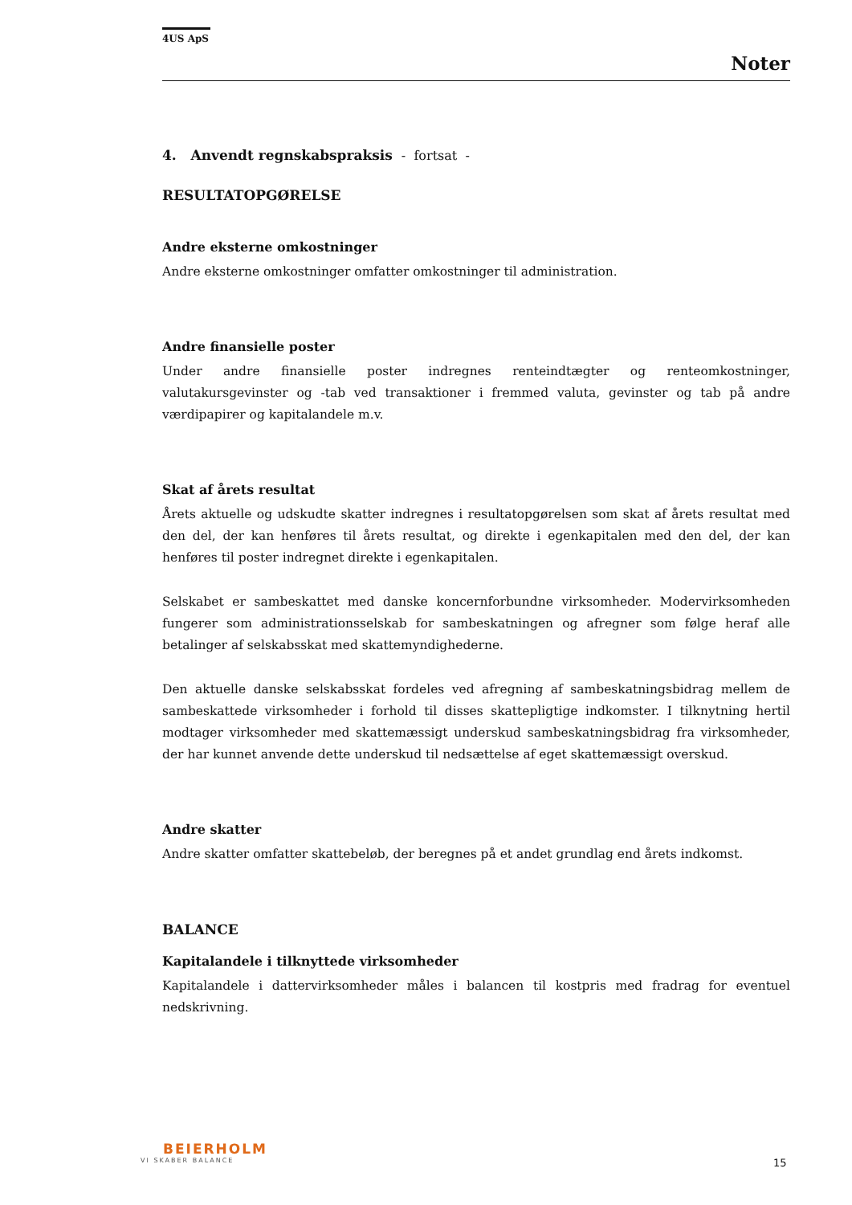4US ApS
Noter
4. Anvendt regnskabspraksis - fortsat -
RESULTATOPGØRELSE
Andre eksterne omkostninger
Andre eksterne omkostninger omfatter omkostninger til administration.
Andre finansielle poster
Under andre finansielle poster indregnes renteindtægter og renteomkostninger, valutakursgevinster og -tab ved transaktioner i fremmed valuta, gevinster og tab på andre værdipapirer og kapitalandele m.v.
Skat af årets resultat
Årets aktuelle og udskudte skatter indregnes i resultatopgørelsen som skat af årets resultat med den del, der kan henføres til årets resultat, og direkte i egenkapitalen med den del, der kan henføres til poster indregnet direkte i egenkapitalen.
Selskabet er sambeskattet med danske koncernforbundne virksomheder. Modervirksomheden fungerer som administrationsselskab for sambeskatningen og afregner som følge heraf alle betalinger af selskabsskat med skattemyndighederne.
Den aktuelle danske selskabsskat fordeles ved afregning af sambeskatningsbidrag mellem de sambeskattede virksomheder i forhold til disses skattepligtige indkomster. I tilknytning hertil modtager virksomheder med skattemæssigt underskud sambeskatningsbidrag fra virksomheder, der har kunnet anvende dette underskud til nedsættelse af eget skattemæssigt overskud.
Andre skatter
Andre skatter omfatter skattebeløb, der beregnes på et andet grundlag end årets indkomst.
BALANCE
Kapitalandele i tilknyttede virksomheder
Kapitalandele i dattervirksomheder måles i balancen til kostpris med fradrag for eventuel nedskrivning.
BEIERHOLM
VI SKABER BALANCE
15